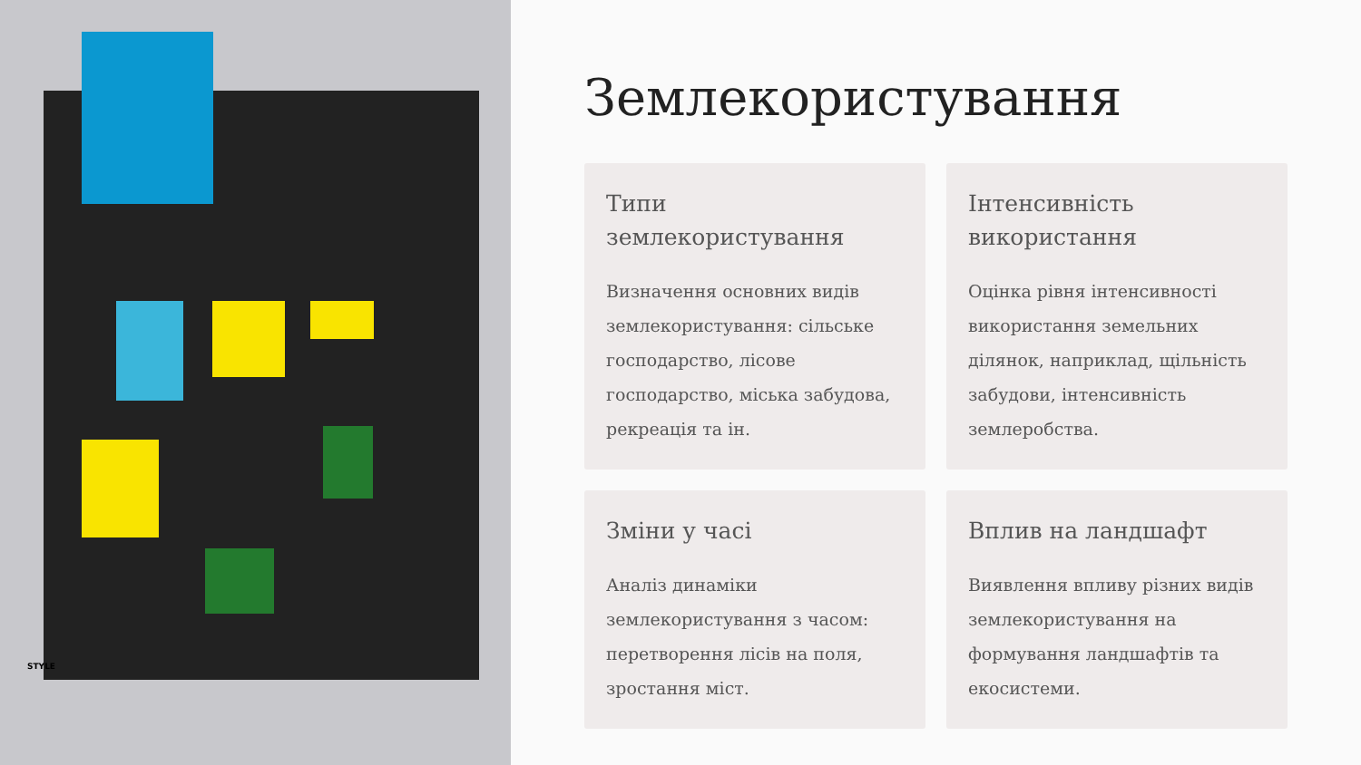STYLE
Землекористування
Типи землекористування
Визначення основних видів землекористування: сільське господарство, лісове господарство, міська забудова, рекреація та ін.
Інтенсивність використання
Оцінка рівня інтенсивності використання земельних ділянок, наприклад, щільність забудови, інтенсивність землеробства.
Зміни у часі
Аналіз динаміки землекористування з часом: перетворення лісів на поля, зростання міст.
Вплив на ландшафт
Виявлення впливу різних видів землекористування на формування ландшафтів та екосистеми.